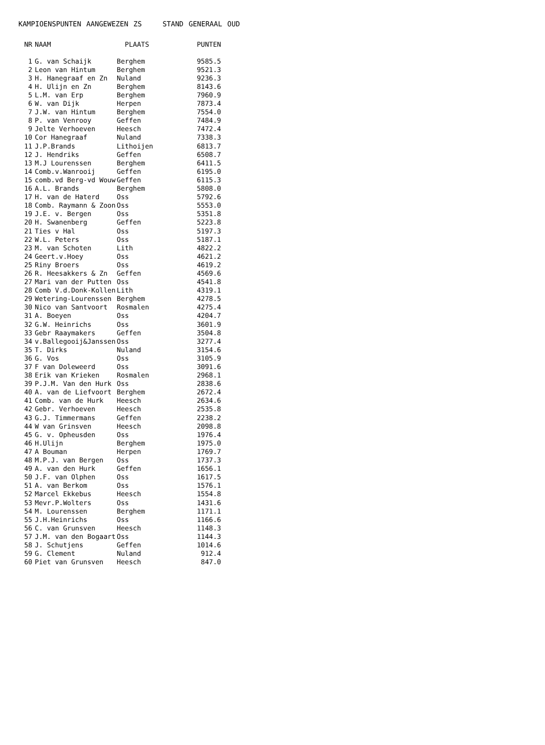KAMPIOENSPUNTEN AANGEWEZEN ZS STAND GENERAAL OUD
| NR | NAAM | PLAATS | PUNTEN |
| --- | --- | --- | --- |
| 1 | G. van Schaijk | Berghem | 9585.5 |
| 2 | Leon van Hintum | Berghem | 9521.3 |
| 3 | H. Hanegraaf en Zn | Nuland | 9236.3 |
| 4 | H. Ulijn en Zn | Berghem | 8143.6 |
| 5 | L.M. van Erp | Berghem | 7960.9 |
| 6 | W. van Dijk | Herpen | 7873.4 |
| 7 | J.W. van Hintum | Berghem | 7554.0 |
| 8 | P. van Venrooy | Geffen | 7484.9 |
| 9 | Jelte Verhoeven | Heesch | 7472.4 |
| 10 | Cor Hanegraaf | Nuland | 7338.3 |
| 11 | J.P.Brands | Lithoijen | 6813.7 |
| 12 | J. Hendriks | Geffen | 6508.7 |
| 13 | M.J Lourenssen | Berghem | 6411.5 |
| 14 | Comb.v.Wanrooij | Geffen | 6195.0 |
| 15 | comb.vd Berg-vd Wouw | Geffen | 6115.3 |
| 16 | A.L. Brands | Berghem | 5808.0 |
| 17 | H. van de Haterd | Oss | 5792.6 |
| 18 | Comb. Raymann & Zoon | Oss | 5553.0 |
| 19 | J.E. v. Bergen | Oss | 5351.8 |
| 20 | H. Swanenberg | Geffen | 5223.8 |
| 21 | Ties v Hal | Oss | 5197.3 |
| 22 | W.L. Peters | Oss | 5187.1 |
| 23 | M. van Schoten | Lith | 4822.2 |
| 24 | Geert.v.Hoey | Oss | 4621.2 |
| 25 | Riny Broers | Oss | 4619.2 |
| 26 | R. Heesakkers & Zn | Geffen | 4569.6 |
| 27 | Mari van der Putten | Oss | 4541.8 |
| 28 | Comb V.d.Donk-Kollen | Lith | 4319.1 |
| 29 | Wetering-Lourenssen | Berghem | 4278.5 |
| 30 | Nico van Santvoort | Rosmalen | 4275.4 |
| 31 | A. Boeyen | Oss | 4204.7 |
| 32 | G.W. Heinrichs | Oss | 3601.9 |
| 33 | Gebr Raaymakers | Geffen | 3504.8 |
| 34 | v.Ballegooij&Janssen | Oss | 3277.4 |
| 35 | T. Dirks | Nuland | 3154.6 |
| 36 | G. Vos | Oss | 3105.9 |
| 37 | F van Doleweerd | Oss | 3091.6 |
| 38 | Erik van Krieken | Rosmalen | 2968.1 |
| 39 | P.J.M. Van den Hurk | Oss | 2838.6 |
| 40 | A. van de Liefvoort | Berghem | 2672.4 |
| 41 | Comb. van de Hurk | Heesch | 2634.6 |
| 42 | Gebr. Verhoeven | Heesch | 2535.8 |
| 43 | G.J. Timmermans | Geffen | 2238.2 |
| 44 | W van Grinsven | Heesch | 2098.8 |
| 45 | G. v. Opheusden | Oss | 1976.4 |
| 46 | H.Ulijn | Berghem | 1975.0 |
| 47 | A Bouman | Herpen | 1769.7 |
| 48 | M.P.J. van Bergen | Oss | 1737.3 |
| 49 | A. van den Hurk | Geffen | 1656.1 |
| 50 | J.F. van Olphen | Oss | 1617.5 |
| 51 | A. van Berkom | Oss | 1576.1 |
| 52 | Marcel Ekkebus | Heesch | 1554.8 |
| 53 | Mevr.P.Wolters | Oss | 1431.6 |
| 54 | M. Lourenssen | Berghem | 1171.1 |
| 55 | J.H.Heinrichs | Oss | 1166.6 |
| 56 | C. van Grunsven | Heesch | 1148.3 |
| 57 | J.M. van den Bogaart | Oss | 1144.3 |
| 58 | J. Schutjens | Geffen | 1014.6 |
| 59 | G. Clement | Nuland | 912.4 |
| 60 | Piet van Grunsven | Heesch | 847.0 |